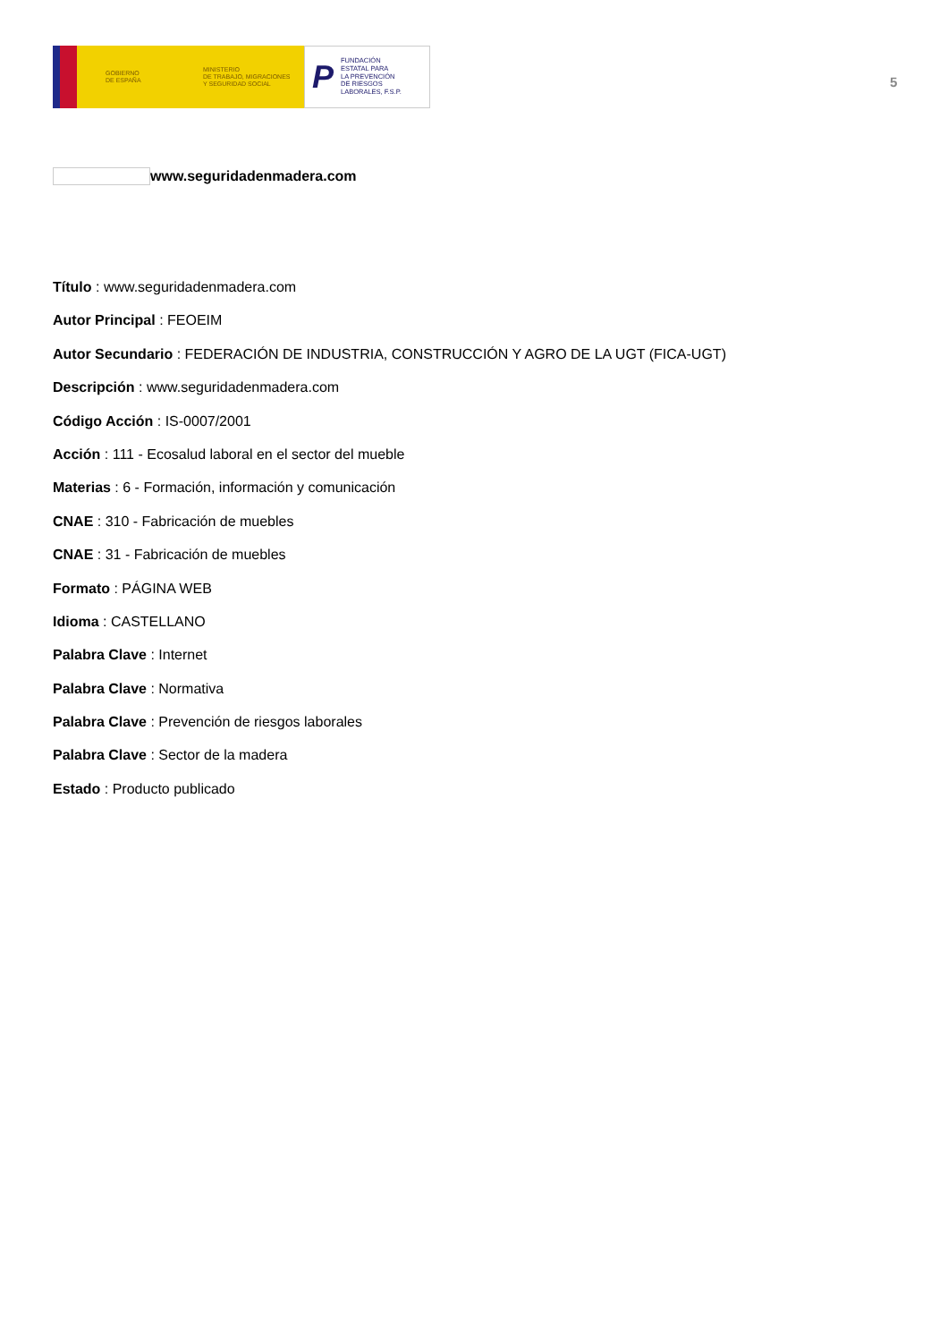GOBIERNO
DE ESPAÑA
MINISTERIO
DE TRABAJO, MIGRACIONES
Y SEGURIDAD SOCIAL
P FUNDACIÓN
ESTATAL PARA
LA PREVENCIÓN
DE RIESGOS
LABORALES, F.S.P.
5
www.seguridadenmadera.com
Título : www.seguridadenmadera.com
Autor Principal : FEOEIM
Autor Secundario : FEDERACIÓN DE INDUSTRIA, CONSTRUCCIÓN Y AGRO DE LA UGT (FICA-UGT)
Descripción : www.seguridadenmadera.com
Código Acción : IS-0007/2001
Acción : 111 - Ecosalud laboral en el sector del mueble
Materias : 6 - Formación, información y comunicación
CNAE : 310 - Fabricación de muebles
CNAE : 31 - Fabricación de muebles
Formato : PÁGINA WEB
Idioma : CASTELLANO
Palabra Clave : Internet
Palabra Clave : Normativa
Palabra Clave : Prevención de riesgos laborales
Palabra Clave : Sector de la madera
Estado : Producto publicado